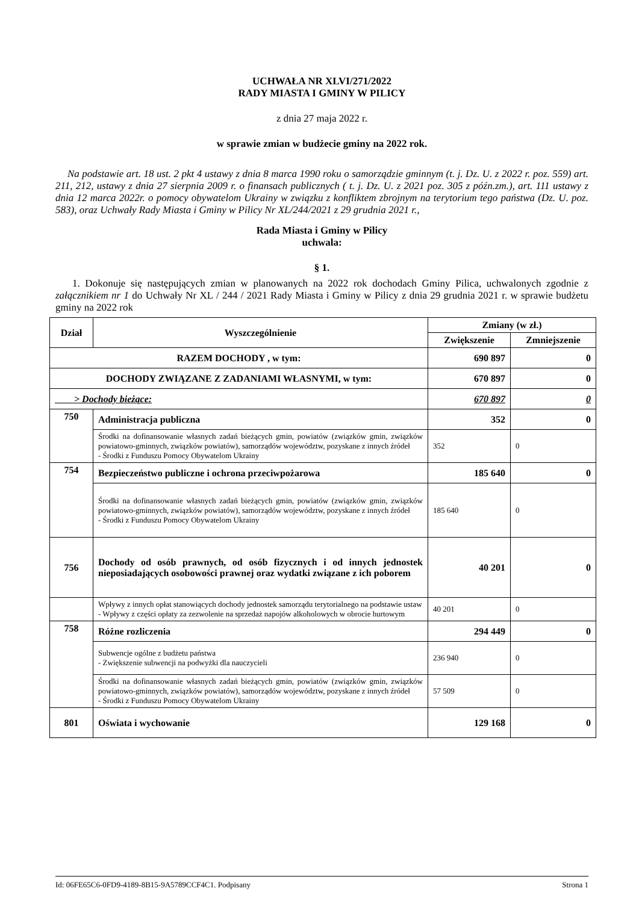UCHWAŁA NR XLVI/271/2022
RADY MIASTA I GMINY W PILICY
z dnia 27 maja 2022 r.
w sprawie zmian w budżecie gminy na 2022 rok.
Na podstawie art. 18 ust. 2 pkt 4 ustawy z dnia 8 marca 1990 roku o samorządzie gminnym (t. j. Dz. U. z 2022 r. poz. 559) art. 211, 212, ustawy z dnia 27 sierpnia 2009 r. o finansach publicznych ( t. j. Dz. U. z 2021 poz. 305 z późn.zm.), art. 111 ustawy z dnia 12 marca 2022r. o pomocy obywatelom Ukrainy w związku z konfliktem zbrojnym na terytorium tego państwa (Dz. U. poz. 583), oraz Uchwały Rady Miasta i Gminy w Pilicy Nr XL/244/2021 z 29 grudnia 2021 r.,
Rada Miasta i Gminy w Pilicy
uchwala:
§ 1.
1. Dokonuje się następujących zmian w planowanych na 2022 rok dochodach Gminy Pilica, uchwalonych zgodnie z załącznikiem nr 1 do Uchwały Nr XL / 244 / 2021 Rady Miasta i Gminy w Pilicy z dnia 29 grudnia 2021 r. w sprawie budżetu gminy na 2022 rok
| Dział | Wyszczególnienie | Zmiany (w zł.) | |
| --- | --- | --- | --- |
| | | Zwiększenie | Zmniejszenie |
| RAZEM DOCHODY , w tym: | | 690 897 | 0 |
| DOCHODY ZWIĄZANE Z ZADANIAMI WŁASNYMI, w tym: | | 670 897 | 0 |
| > Dochody bieżące: | | 670 897 | 0 |
| 750 | Administracja publiczna | 352 | 0 |
| | Środki na dofinansowanie własnych zadań bieżących gmin, powiatów (związków gmin, związków powiatowo-gminnych, związków powiatów), samorządów województw, pozyskane z innych źródeł - Środki z Funduszu Pomocy Obywatelom Ukrainy | 352 | 0 |
| 754 | Bezpieczeństwo publiczne i ochrona przeciwpożarowa | 185 640 | 0 |
| | Środki na dofinansowanie własnych zadań bieżących gmin, powiatów (związków gmin, związków powiatowo-gminnych, związków powiatów), samorządów województw, pozyskane z innych źródeł - Środki z Funduszu Pomocy Obywatelom Ukrainy | 185 640 | 0 |
| 756 | Dochody od osób prawnych, od osób fizycznych i od innych jednostek nieposiadających osobowości prawnej oraz wydatki związane z ich poborem | 40 201 | 0 |
| | Wpływy z innych opłat stanowiących dochody jednostek samorządu terytorialnego na podstawie ustaw - Wpływy z części opłaty za zezwolenie na sprzedaż napojów alkoholowych w obrocie hurtowym | 40 201 | 0 |
| 758 | Różne rozliczenia | 294 449 | 0 |
| | Subwencje ogólne z budżetu państwa - Zwiększenie subwencji na podwyżki dla nauczycieli | 236 940 | 0 |
| | Środki na dofinansowanie własnych zadań bieżących gmin, powiatów (związków gmin, związków powiatowo-gminnych, związków powiatów), samorządów województw, pozyskane z innych źródeł - Środki z Funduszu Pomocy Obywatelom Ukrainy | 57 509 | 0 |
| 801 | Oświata i wychowanie | 129 168 | 0 |
Id: 06FE65C6-0FD9-4189-8B15-9A5789CCF4C1. Podpisany Strona 1